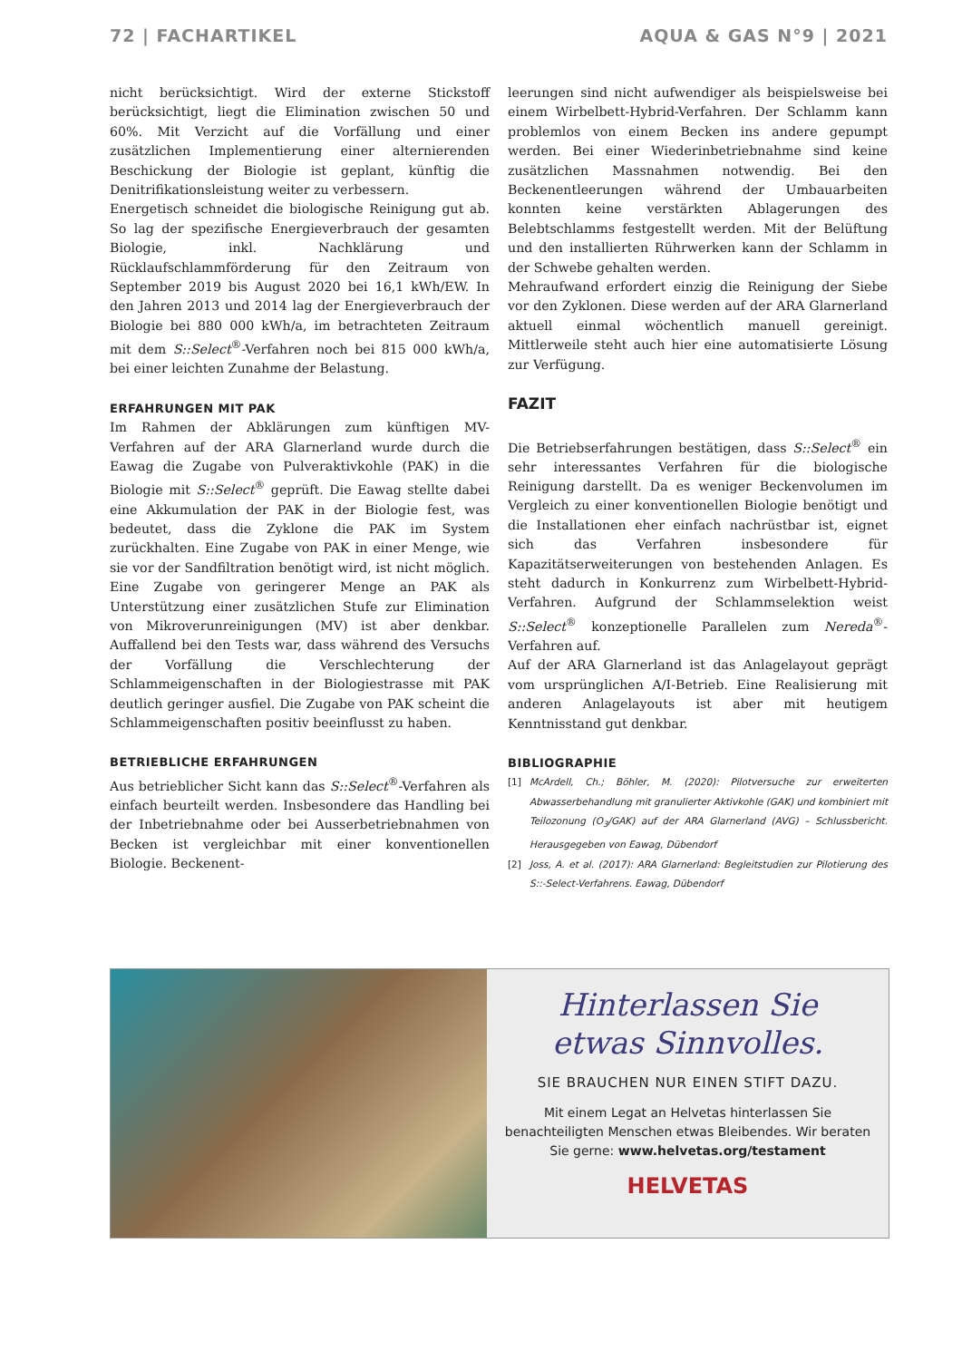72 | FACHARTIKEL AQUA & GAS N°9 | 2021
nicht berücksichtigt. Wird der externe Stickstoff berücksichtigt, liegt die Elimination zwischen 50 und 60%. Mit Verzicht auf die Vorfällung und einer zusätzlichen Implementierung einer alternierenden Beschickung der Biologie ist geplant, künftig die Denitrifikationsleistung weiter zu verbessern.
Energetisch schneidet die biologische Reinigung gut ab. So lag der spezifische Energieverbrauch der gesamten Biologie, inkl. Nachklärung und Rücklaufschlammförderung für den Zeitraum von September 2019 bis August 2020 bei 16,1 kWh/EW. In den Jahren 2013 und 2014 lag der Energieverbrauch der Biologie bei 880 000 kWh/a, im betrachteten Zeitraum mit dem S::Select<sup>®</sup>-Verfahren noch bei 815 000 kWh/a, bei einer leichten Zunahme der Belastung.
ERFAHRUNGEN MIT PAK
Im Rahmen der Abklärungen zum künftigen MV-Verfahren auf der ARA Glarnerland wurde durch die Eawag die Zugabe von Pulveraktivkohle (PAK) in die Biologie mit S::Select<sup>®</sup> geprüft. Die Eawag stellte dabei eine Akkumulation der PAK in der Biologie fest, was bedeutet, dass die Zyklone die PAK im System zurückhalten. Eine Zugabe von PAK in einer Menge, wie sie vor der Sandfiltration benötigt wird, ist nicht möglich. Eine Zugabe von geringerer Menge an PAK als Unterstützung einer zusätzlichen Stufe zur Elimination von Mikroverunreinigungen (MV) ist aber denkbar. Auffallend bei den Tests war, dass während des Versuchs der Vorfällung die Verschlechterung der Schlammeigenschaften in der Biologiestrasse mit PAK deutlich geringer ausfiel. Die Zugabe von PAK scheint die Schlammeigenschaften positiv beeinflusst zu haben.
BETRIEBLICHE ERFAHRUNGEN
Aus betrieblicher Sicht kann das S::Select<sup>®</sup>-Verfahren als einfach beurteilt werden. Insbesondere das Handling bei der Inbetriebnahme oder bei Ausserbetriebnahmen von Becken ist vergleichbar mit einer konventionellen Biologie. Beckenent-
leerungen sind nicht aufwendiger als beispielsweise bei einem Wirbelbett-Hybrid-Verfahren. Der Schlamm kann problemlos von einem Becken ins andere gepumpt werden. Bei einer Wiederinbetriebnahme sind keine zusätzlichen Massnahmen notwendig. Bei den Beckenentleerungen während der Umbauarbeiten konnten keine verstärkten Ablagerungen des Belebtschlamms festgestellt werden. Mit der Belüftung und den installierten Rührwerken kann der Schlamm in der Schwebe gehalten werden.
Mehraufwand erfordert einzig die Reinigung der Siebe vor den Zyklonen. Diese werden auf der ARA Glarnerland aktuell einmal wöchentlich manuell gereinigt. Mittlerweile steht auch hier eine automatisierte Lösung zur Verfügung.
FAZIT
Die Betriebserfahrungen bestätigen, dass S::Select<sup>®</sup> ein sehr interessantes Verfahren für die biologische Reinigung darstellt. Da es weniger Beckenvolumen im Vergleich zu einer konventionellen Biologie benötigt und die Installationen eher einfach nachrüstbar ist, eignet sich das Verfahren insbesondere für Kapazitätserweiterungen von bestehenden Anlagen. Es steht dadurch in Konkurrenz zum Wirbelbett-Hybrid-Verfahren. Aufgrund der Schlammselektion weist S::Select<sup>®</sup> konzeptionelle Parallelen zum Nereda<sup>®</sup>-Verfahren auf.
Auf der ARA Glarnerland ist das Anlagelayout geprägt vom ursprünglichen A/I-Betrieb. Eine Realisierung mit anderen Anlagelayouts ist aber mit heutigem Kenntnisstand gut denkbar.
BIBLIOGRAPHIE
[1] McArdell, Ch.; Böhler, M. (2020): Pilotversuche zur erweiterten Abwasserbehandlung mit granulierter Aktivkohle (GAK) und kombiniert mit Teilozonung (O<sub>3</sub>/GAK) auf der ARA Glarnerland (AVG) – Schlussbericht. Herausgegeben von Eawag, Dübendorf
[2] Joss, A. et al. (2017): ARA Glarnerland: Begleitstudien zur Pilotierung des S::-Select-Verfahrens. Eawag, Dübendorf
Hinterlassen Sie
etwas Sinnvolles.
SIE BRAUCHEN NUR EINEN STIFT DAZU.
Mit einem Legat an Helvetas hinterlassen Sie
benachteiligten Menschen etwas Bleibendes. Wir beraten
Sie gerne: www.helvetas.org/testament
HELVETAS